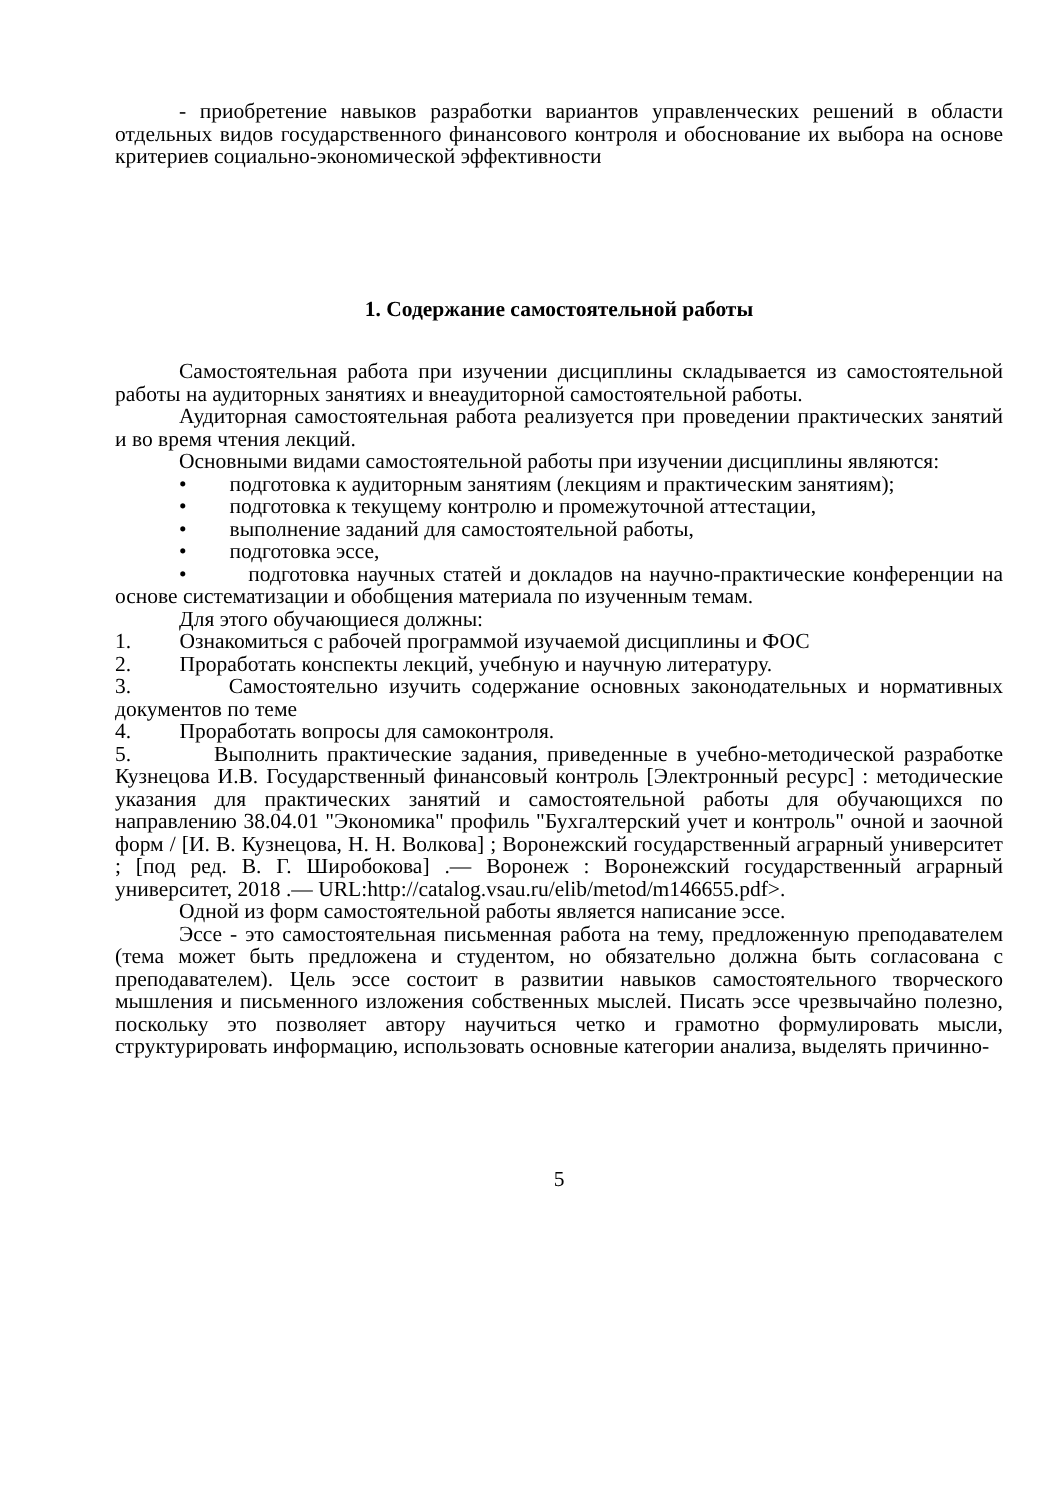- приобретение навыков разработки вариантов управленческих решений в области отдельных видов государственного финансового контроля и обоснование их выбора на основе критериев социально-экономической эффективности
1. Содержание самостоятельной работы
Самостоятельная работа при изучении дисциплины складывается из самостоятельной работы на аудиторных занятиях и внеаудиторной самостоятельной работы.
Аудиторная самостоятельная работа реализуется при проведении практических занятий и во время чтения лекций.
Основными видами самостоятельной работы при изучении дисциплины являются:
• подготовка к аудиторным занятиям (лекциям и практическим занятиям);
• подготовка к текущему контролю и промежуточной аттестации,
• выполнение заданий для самостоятельной работы,
• подготовка эссе,
• подготовка научных статей и докладов на научно-практические конференции на основе систематизации и обобщения материала по изученным темам.
Для этого обучающиеся должны:
1. Ознакомиться с рабочей программой изучаемой дисциплины и ФОС
2. Проработать конспекты лекций, учебную и научную литературу.
3. Самостоятельно изучить содержание основных законодательных и нормативных документов по теме
4. Проработать вопросы для самоконтроля.
5. Выполнить практические задания, приведенные в учебно-методической разработке Кузнецова И.В. Государственный финансовый контроль [Электронный ресурс] : методические указания для практических занятий и самостоятельной работы для обучающихся по направлению 38.04.01 "Экономика" профиль "Бухгалтерский учет и контроль" очной и заочной форм / [И. В. Кузнецова, Н. Н. Волкова] ; Воронежский государственный аграрный университет ; [под ред. В. Г. Широбокова] .— Воронеж : Воронежский государственный аграрный университет, 2018 .— URL:http://catalog.vsau.ru/elib/metod/m146655.pdf>.
Одной из форм самостоятельной работы является написание эссе.
Эссе - это самостоятельная письменная работа на тему, предложенную преподавателем (тема может быть предложена и студентом, но обязательно должна быть согласована с преподавателем). Цель эссе состоит в развитии навыков самостоятельного творческого мышления и письменного изложения собственных мыслей. Писать эссе чрезвычайно полезно, поскольку это позволяет автору научиться четко и грамотно формулировать мысли, структурировать информацию, использовать основные категории анализа, выделять причинно-
5